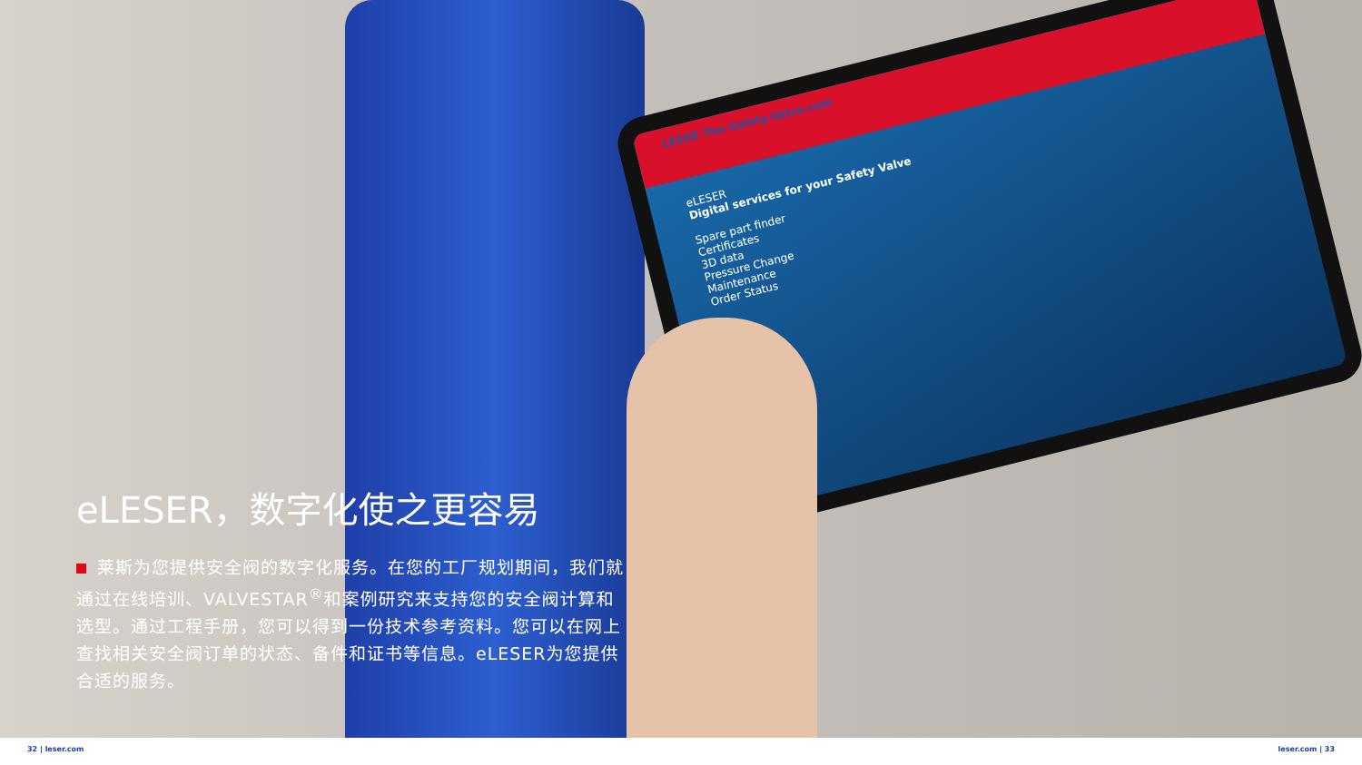LESER The-Safety-Valve.com
eLESER
Digital services for your Safety Valve
Spare part finder
Certificates
3D data
Pressure Change
Maintenance
Order Status
eLESER，数字化使之更容易
莱斯为您提供安全阀的数字化服务。在您的工厂规划期间，我们就通过在线培训、VALVESTAR<sup>®</sup>和案例研究来支持您的安全阀计算和选型。通过工程手册，您可以得到一份技术参考资料。您可以在网上查找相关安全阀订单的状态、备件和证书等信息。eLESER为您提供合适的服务。
32 | leser.com leser.com | 33